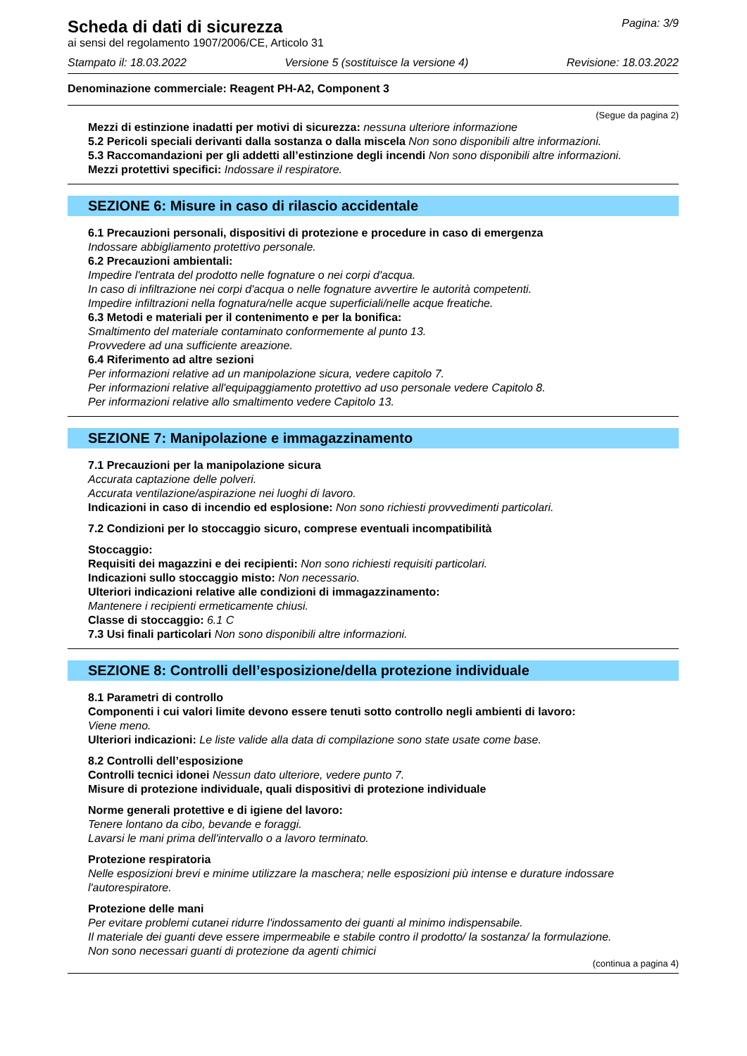Scheda di dati di sicurezza
Pagina: 3/9
ai sensi del regolamento 1907/2006/CE, Articolo 31
Stampato il: 18.03.2022 Versione 5 (sostituisce la versione 4) Revisione: 18.03.2022
Denominazione commerciale: Reagent PH-A2, Component 3
(Segue da pagina 2)
Mezzi di estinzione inadatti per motivi di sicurezza: nessuna ulteriore informazione
5.2 Pericoli speciali derivanti dalla sostanza o dalla miscela Non sono disponibili altre informazioni.
5.3 Raccomandazioni per gli addetti all’estinzione degli incendi Non sono disponibili altre informazioni.
Mezzi protettivi specifici: Indossare il respiratore.
SEZIONE 6: Misure in caso di rilascio accidentale
6.1 Precauzioni personali, dispositivi di protezione e procedure in caso di emergenza
Indossare abbigliamento protettivo personale.
6.2 Precauzioni ambientali:
Impedire l'entrata del prodotto nelle fognature o nei corpi d'acqua.
In caso di infiltrazione nei corpi d'acqua o nelle fognature avvertire le autorità competenti.
Impedire infiltrazioni nella fognatura/nelle acque superficiali/nelle acque freatiche.
6.3 Metodi e materiali per il contenimento e per la bonifica:
Smaltimento del materiale contaminato conformemente al punto 13.
Provvedere ad una sufficiente areazione.
6.4 Riferimento ad altre sezioni
Per informazioni relative ad un manipolazione sicura, vedere capitolo 7.
Per informazioni relative all'equipaggiamento protettivo ad uso personale vedere Capitolo 8.
Per informazioni relative allo smaltimento vedere Capitolo 13.
SEZIONE 7: Manipolazione e immagazzinamento
7.1 Precauzioni per la manipolazione sicura
Accurata captazione delle polveri.
Accurata ventilazione/aspirazione nei luoghi di lavoro.
Indicazioni in caso di incendio ed esplosione: Non sono richiesti provvedimenti particolari.
7.2 Condizioni per lo stoccaggio sicuro, comprese eventuali incompatibilità
Stoccaggio:
Requisiti dei magazzini e dei recipienti: Non sono richiesti requisiti particolari.
Indicazioni sullo stoccaggio misto: Non necessario.
Ulteriori indicazioni relative alle condizioni di immagazzinamento:
Mantenere i recipienti ermeticamente chiusi.
Classe di stoccaggio: 6.1 C
7.3 Usi finali particolari Non sono disponibili altre informazioni.
SEZIONE 8: Controlli dell’esposizione/della protezione individuale
8.1 Parametri di controllo
Componenti i cui valori limite devono essere tenuti sotto controllo negli ambienti di lavoro:
Viene meno.
Ulteriori indicazioni: Le liste valide alla data di compilazione sono state usate come base.
8.2 Controlli dell’esposizione
Controlli tecnici idonei Nessun dato ulteriore, vedere punto 7.
Misure di protezione individuale, quali dispositivi di protezione individuale
Norme generali protettive e di igiene del lavoro:
Tenere lontano da cibo, bevande e foraggi.
Lavarsi le mani prima dell'intervallo o a lavoro terminato.
Protezione respiratoria
Nelle esposizioni brevi e minime utilizzare la maschera; nelle esposizioni più intense e durature indossare l'autorespiratore.
Protezione delle mani
Per evitare problemi cutanei ridurre l'indossamento dei guanti al minimo indispensabile.
Il materiale dei guanti deve essere impermeabile e stabile contro il prodotto/ la sostanza/ la formulazione.
Non sono necessari guanti di protezione da agenti chimici
(continua a pagina 4)